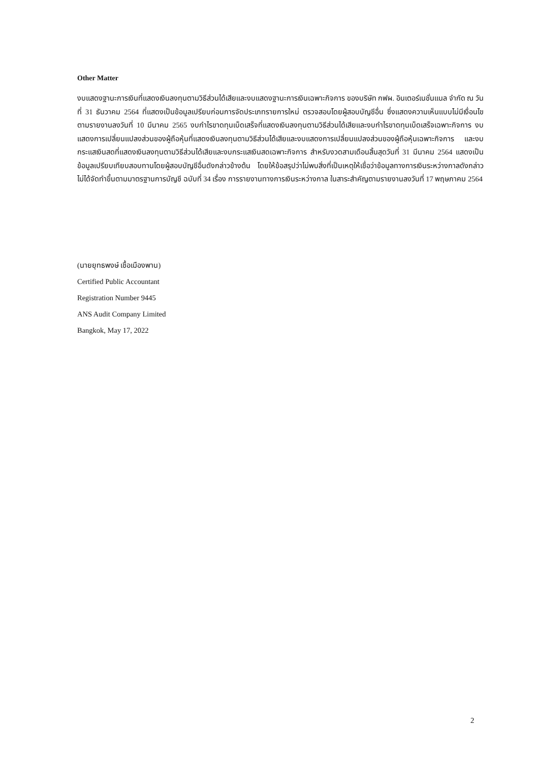Other Matter
งบแสดงฐานะการเงินที่แสดงเงินลงทุนตามวิธีส่วนได้เสียและงบแสดงฐานะการเงินเฉพาะกิจการ ของบริษัท กฟผ. อินเตอร์เนชั่นแนล จำกัด ณ วันที่ 31 ธันวาคม 2564 ที่แสดงเป็นข้อมูลเปรียบก่อนการจัดประเภทรายการใหม่ ตรวจสอบโดยผู้สอบบัญชีอื่น ซึ่งแสดงความเห็นแบบไม่มีเงื่อนไข ตามรายงานลงวันที่ 10 มีนาคม 2565 งบกำไรขาดทุนเบ็ดเสร็จที่แสดงเงินลงทุนตามวิธีส่วนได้เสียและงบกำไรขาดทุนเบ็ดเสร็จเฉพาะกิจการ งบแสดงการเปลี่ยนแปลงส่วนของผู้ถือหุ้นที่แสดงเงินลงทุนตามวิธีส่วนได้เสียและงบแสดงการเปลี่ยนแปลงส่วนของผู้ถือหุ้นเฉพาะกิจการ และงบกระแสเงินสดที่แสดงเงินลงทุนตามวิธีส่วนได้เสียและงบกระแสเงินสดเฉพาะกิจการ สำหรับงวดสามเดือนสิ้นสุดวันที่ 31 มีนาคม 2564 แสดงเป็นข้อมูลเปรียบเทียบสอบทานโดยผู้สอบบัญชีอื่นดังกล่าวข้างต้น โดยให้ข้อสรุปว่าไม่พบสิ่งที่เป็นเหตุให้เชื่อว่าข้อมูลทางการเงินระหว่างกาลดังกล่าวไม่ได้จัดทำขึ้นตามมาตรฐานการบัญชี ฉบับที่ 34 เรื่อง การรายงานทางการเงินระหว่างกาล ในสาระสำคัญตามรายงานลงวันที่ 17 พฤษภาคม 2564
(นายยุทธพงษ์ เชื้อเมืองพาน)
Certified Public Accountant
Registration Number 9445
ANS Audit Company Limited
Bangkok, May 17, 2022
2